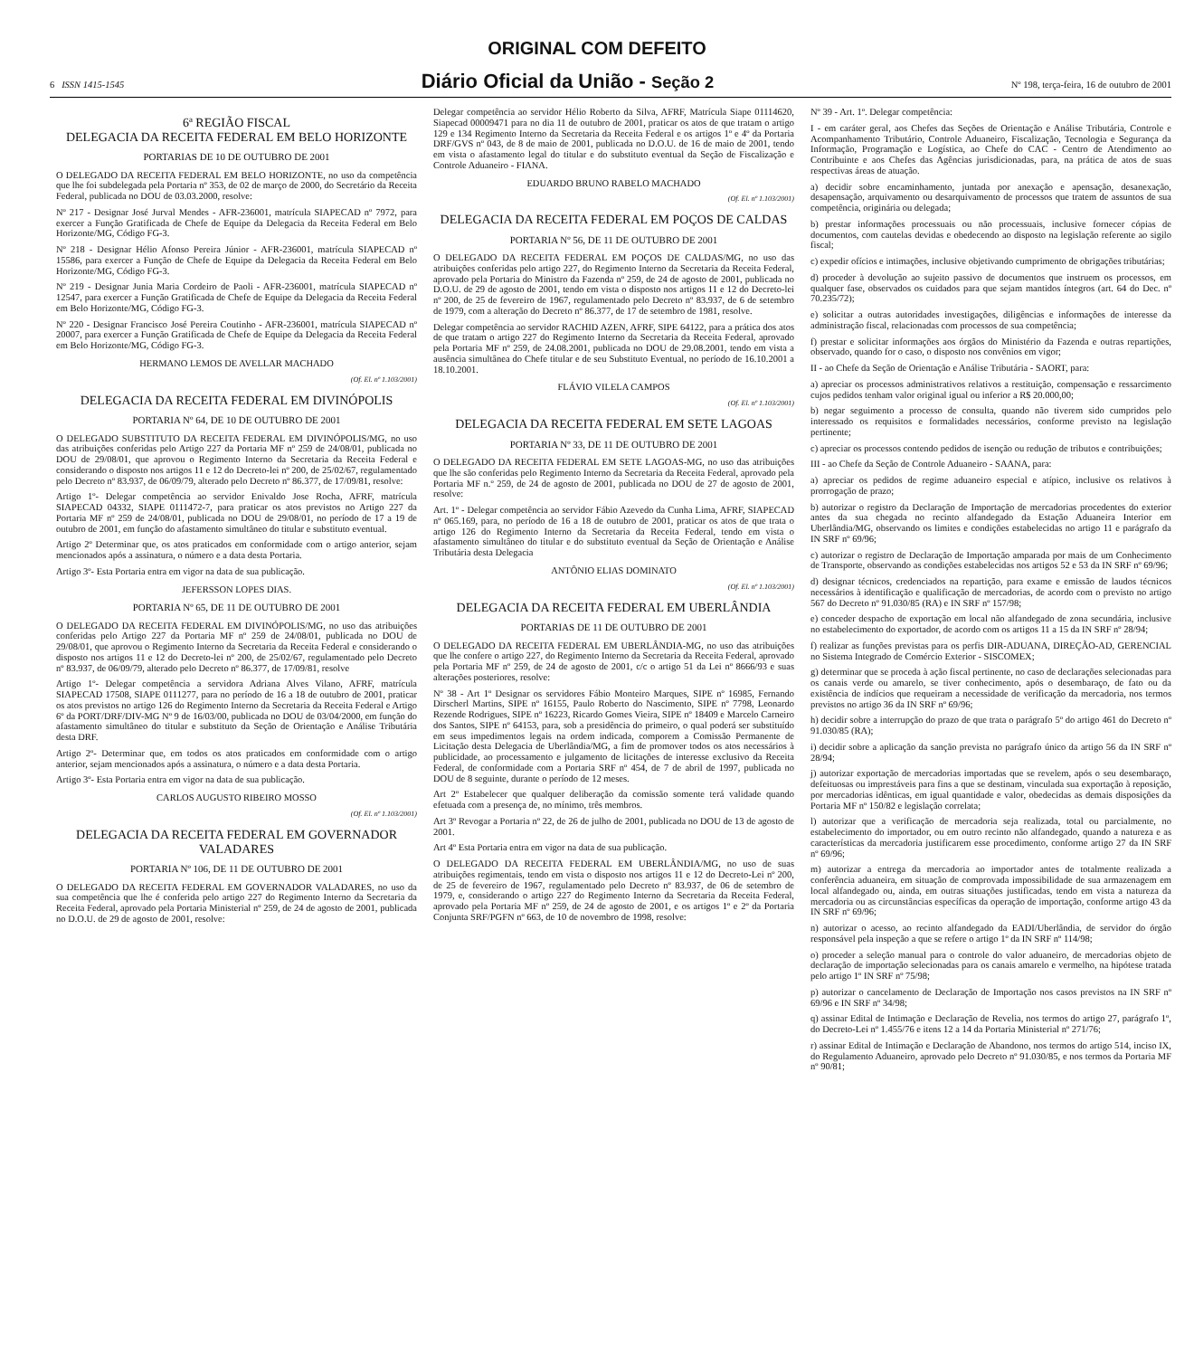ORIGINAL COM DEFEITO
6 ISSN 1415-1545 Diário Oficial da União - Seção 2 Nº 198, terça-feira, 16 de outubro de 2001
6ª REGIÃO FISCAL
DELEGACIA DA RECEITA FEDERAL EM BELO HORIZONTE
PORTARIAS DE 10 DE OUTUBRO DE 2001
O DELEGADO DA RECEITA FEDERAL EM BELO HORIZONTE, no uso da competência que lhe foi subdelegada pela Portaria nº 353, de 02 de março de 2000, do Secretário da Receita Federal, publicada no DOU de 03.03.2000, resolve:
Nº 217 - Designar José Jurval Mendes - AFR-236001, matrícula SIAPECAD nº 7972, para exercer a Função Gratificada de Chefe de Equipe da Delegacia da Receita Federal em Belo Horizonte/MG, Código FG-3.
Nº 218 - Designar Hélio Afonso Pereira Júnior - AFR-236001, matrícula SIAPECAD nº 15586, para exercer a Função de Chefe de Equipe da Delegacia da Receita Federal em Belo Horizonte/MG, Código FG-3.
Nº 219 - Designar Junia Maria Cordeiro de Paoli - AFR-236001, matrícula SIAPECAD nº 12547, para exercer a Função Gratificada de Chefe de Equipe da Delegacia da Receita Federal em Belo Horizonte/MG, Código FG-3.
Nº 220 - Designar Francisco José Pereira Coutinho - AFR-236001, matrícula SIAPECAD nº 20007, para exercer a Função Gratificada de Chefe de Equipe da Delegacia da Receita Federal em Belo Horizonte/MG, Código FG-3.
HERMANO LEMOS DE AVELLAR MACHADO
(Of. El. nº 1.103/2001)
DELEGACIA DA RECEITA FEDERAL EM DIVINÓPOLIS
PORTARIA Nº 64, DE 10 DE OUTUBRO DE 2001
O DELEGADO SUBSTITUTO DA RECEITA FEDERAL EM DIVINÓPOLIS/MG, no uso das atribuições conferidas pelo Artigo 227 da Portaria MF nº 259 de 24/08/01, publicada no DOU de 29/08/01, que aprovou o Regimento Interno da Secretaria da Receita Federal e considerando o disposto nos artigos 11 e 12 do Decreto-lei nº 200, de 25/02/67, regulamentado pelo Decreto nº 83.937, de 06/09/79, alterado pelo Decreto nº 86.377, de 17/09/81, resolve:
Artigo 1º- Delegar competência ao servidor Enivaldo Jose Rocha, AFRF, matrícula SIAPECAD 04332, SIAPE 0111472-7, para praticar os atos previstos no Artigo 227 da Portaria MF nº 259 de 24/08/01, publicada no DOU de 29/08/01, no período de 17 a 19 de outubro de 2001, em função do afastamento simultâneo do titular e substituto eventual.
Artigo 2º Determinar que, os atos praticados em conformidade com o artigo anterior, sejam mencionados após a assinatura, o número e a data desta Portaria.
Artigo 3º- Esta Portaria entra em vigor na data de sua publicação.
JEFERSSON LOPES DIAS.
PORTARIA Nº 65, DE 11 DE OUTUBRO DE 2001
O DELEGADO DA RECEITA FEDERAL EM DIVINÓPOLIS/MG, no uso das atribuições conferidas pelo Artigo 227 da Portaria MF nº 259 de 24/08/01, publicada no DOU de 29/08/01, que aprovou o Regimento Interno da Secretaria da Receita Federal e considerando o disposto nos artigos 11 e 12 do Decreto-lei nº 200, de 25/02/67, regulamentado pelo Decreto nº 83.937, de 06/09/79, alterado pelo Decreto nº 86.377, de 17/09/81, resolve
Artigo 1º- Delegar competência a servidora Adriana Alves Vilano, AFRF, matrícula SIAPECAD 17508, SIAPE 0111277, para no período de 16 a 18 de outubro de 2001, praticar os atos previstos no artigo 126 do Regimento Interno da Secretaria da Receita Federal e Artigo 6º da PORT/DRF/DIV-MG Nº 9 de 16/03/00, publicada no DOU de 03/04/2000, em função do afastamento simultâneo do titular e substituto da Seção de Orientação e Análise Tributária desta DRF.
Artigo 2º- Determinar que, em todos os atos praticados em conformidade com o artigo anterior, sejam mencionados após a assinatura, o número e a data desta Portaria.
Artigo 3º- Esta Portaria entra em vigor na data de sua publicação.
CARLOS AUGUSTO RIBEIRO MOSSO
(Of. El. nº 1.103/2001)
DELEGACIA DA RECEITA FEDERAL EM GOVERNADOR VALADARES
PORTARIA Nº 106, DE 11 DE OUTUBRO DE 2001
O DELEGADO DA RECEITA FEDERAL EM GOVERNADOR VALADARES, no uso da sua competência que lhe é conferida pelo artigo 227 do Regimento Interno da Secretaria da Receita Federal, aprovado pela Portaria Ministerial nº 259, de 24 de agosto de 2001, publicada no D.O.U. de 29 de agosto de 2001, resolve:
Delegar competência ao servidor Hélio Roberto da Silva, AFRF, Matrícula Siape 01114620, Siapecad 00009471 para no dia 11 de outubro de 2001, praticar os atos de que tratam o artigo 129 e 134 Regimento Interno da Secretaria da Receita Federal e os artigos 1º e 4º da Portaria DRF/GVS nº 043, de 8 de maio de 2001, publicada no D.O.U. de 16 de maio de 2001, tendo em vista o afastamento legal do titular e do substituto eventual da Seção de Fiscalização e Controle Aduaneiro - FIANA.
EDUARDO BRUNO RABELO MACHADO
(Of. El. nº 1.103/2001)
DELEGACIA DA RECEITA FEDERAL EM POÇOS DE CALDAS
PORTARIA Nº 56, DE 11 DE OUTUBRO DE 2001
O DELEGADO DA RECEITA FEDERAL EM POÇOS DE CALDAS/MG, no uso das atribuições conferidas pelo artigo 227, do Regimento Interno da Secretaria da Receita Federal, aprovado pela Portaria do Ministro da Fazenda nº 259, de 24 de agosto de 2001, publicada no D.O.U. de 29 de agosto de 2001, tendo em vista o disposto nos artigos 11 e 12 do Decreto-lei nº 200, de 25 de fevereiro de 1967, regulamentado pelo Decreto nº 83.937, de 6 de setembro de 1979, com a alteração do Decreto nº 86.377, de 17 de setembro de 1981, resolve.
Delegar competência ao servidor RACHID AZEN, AFRF, SIPE 64122, para a prática dos atos de que tratam o artigo 227 do Regimento Interno da Secretaria da Receita Federal, aprovado pela Portaria MF nº 259, de 24.08.2001, publicada no DOU de 29.08.2001, tendo em vista a ausência simultânea do Chefe titular e de seu Substituto Eventual, no período de 16.10.2001 a 18.10.2001.
FLÁVIO VILELA CAMPOS
(Of. El. nº 1.103/2001)
DELEGACIA DA RECEITA FEDERAL EM SETE LAGOAS
PORTARIA Nº 33, DE 11 DE OUTUBRO DE 2001
O DELEGADO DA RECEITA FEDERAL EM SETE LAGOAS-MG, no uso das atribuições que lhe são conferidas pelo Regimento Interno da Secretaria da Receita Federal, aprovado pela Portaria MF n.º 259, de 24 de agosto de 2001, publicada no DOU de 27 de agosto de 2001, resolve:
Art. 1º - Delegar competência ao servidor Fábio Azevedo da Cunha Lima, AFRF, SIAPECAD nº 065.169, para, no período de 16 a 18 de outubro de 2001, praticar os atos de que trata o artigo 126 do Regimento Interno da Secretaria da Receita Federal, tendo em vista o afastamento simultâneo do titular e do substituto eventual da Seção de Orientação e Análise Tributária desta Delegacia
ANTÔNIO ELIAS DOMINATO
(Of. El. nº 1.103/2001)
DELEGACIA DA RECEITA FEDERAL EM UBERLÂNDIA
PORTARIAS DE 11 DE OUTUBRO DE 2001
O DELEGADO DA RECEITA FEDERAL EM UBERLÂNDIA-MG, no uso das atribuições que lhe confere o artigo 227, do Regimento Interno da Secretaria da Receita Federal, aprovado pela Portaria MF nº 259, de 24 de agosto de 2001, c/c o artigo 51 da Lei nº 8666/93 e suas alterações posteriores, resolve:
Nº 38 - Art 1º Designar os servidores Fábio Monteiro Marques, SIPE nº 16985, Fernando Dirscherl Martins, SIPE nº 16155, Paulo Roberto do Nascimento, SIPE nº 7798, Leonardo Rezende Rodrigues, SIPE nº 16223, Ricardo Gomes Vieira, SIPE nº 18409 e Marcelo Carneiro dos Santos, SIPE nº 64153, para, sob a presidência do primeiro, o qual poderá ser substituído em seus impedimentos legais na ordem indicada, comporem a Comissão Permanente de Licitação desta Delegacia de Uberlândia/MG, a fim de promover todos os atos necessários à publicidade, ao processamento e julgamento de licitações de interesse exclusivo da Receita Federal, de conformidade com a Portaria SRF nº 454, de 7 de abril de 1997, publicada no DOU de 8 seguinte, durante o período de 12 meses.
Art 2º Estabelecer que qualquer deliberação da comissão somente terá validade quando efetuada com a presença de, no mínimo, três membros.
Art 3º Revogar a Portaria nº 22, de 26 de julho de 2001, publicada no DOU de 13 de agosto de 2001.
Art 4º Esta Portaria entra em vigor na data de sua publicação.
O DELEGADO DA RECEITA FEDERAL EM UBERLÂNDIA/MG, no uso de suas atribuições regimentais, tendo em vista o disposto nos artigos 11 e 12 do Decreto-Lei nº 200, de 25 de fevereiro de 1967, regulamentado pelo Decreto nº 83.937, de 06 de setembro de 1979, e, considerando o artigo 227 do Regimento Interno da Secretaria da Receita Federal, aprovado pela Portaria MF nº 259, de 24 de agosto de 2001, e os artigos 1º e 2º da Portaria Conjunta SRF/PGFN nº 663, de 10 de novembro de 1998, resolve:
Nº 39 - Art. 1º. Delegar competência:
I - em caráter geral, aos Chefes das Seções de Orientação e Análise Tributária, Controle e Acompanhamento Tributário, Controle Aduaneiro, Fiscalização, Tecnologia e Segurança da Informação, Programação e Logística, ao Chefe do CAC - Centro de Atendimento ao Contribuinte e aos Chefes das Agências jurisdicionadas, para, na prática de atos de suas respectivas áreas de atuação.
a) decidir sobre encaminhamento, juntada por anexação e apensação, desanexação, desapensação, arquivamento ou desarquivamento de processos que tratem de assuntos de sua competência, originária ou delegada;
b) prestar informações processuais ou não processuais, inclusive fornecer cópias de documentos, com cautelas devidas e obedecendo ao disposto na legislação referente ao sigilo fiscal;
c) expedir ofícios e intimações, inclusive objetivando cumprimento de obrigações tributárias;
d) proceder à devolução ao sujeito passivo de documentos que instruem os processos, em qualquer fase, observados os cuidados para que sejam mantidos íntegros (art. 64 do Dec. nº 70.235/72);
e) solicitar a outras autoridades investigações, diligências e informações de interesse da administração fiscal, relacionadas com processos de sua competência;
f) prestar e solicitar informações aos órgãos do Ministério da Fazenda e outras repartições, observado, quando for o caso, o disposto nos convênios em vigor;
II - ao Chefe da Seção de Orientação e Análise Tributária - SAORT, para:
a) apreciar os processos administrativos relativos a restituição, compensação e ressarcimento cujos pedidos tenham valor original igual ou inferior a R$ 20.000,00;
b) negar seguimento a processo de consulta, quando não tiverem sido cumpridos pelo interessado os requisitos e formalidades necessários, conforme previsto na legislação pertinente;
c) apreciar os processos contendo pedidos de isenção ou redução de tributos e contribuições;
III - ao Chefe da Seção de Controle Aduaneiro - SAANA, para:
a) apreciar os pedidos de regime aduaneiro especial e atípico, inclusive os relativos à prorrogação de prazo;
b) autorizar o registro da Declaração de Importação de mercadorias procedentes do exterior antes da sua chegada no recinto alfandegado da Estação Aduaneira Interior em Uberlândia/MG, observando os limites e condições estabelecidas no artigo 11 e parágrafo da IN SRF nº 69/96;
c) autorizar o registro de Declaração de Importação amparada por mais de um Conhecimento de Transporte, observando as condições estabelecidas nos artigos 52 e 53 da IN SRF nº 69/96;
d) designar técnicos, credenciados na repartição, para exame e emissão de laudos técnicos necessários à identificação e qualificação de mercadorias, de acordo com o previsto no artigo 567 do Decreto nº 91.030/85 (RA) e IN SRF nº 157/98;
e) conceder despacho de exportação em local não alfandegado de zona secundária, inclusive no estabelecimento do exportador, de acordo com os artigos 11 a 15 da IN SRF nº 28/94;
f) realizar as funções previstas para os perfis DIR-ADUANA, DIREÇÃO-AD, GERENCIAL no Sistema Integrado de Comércio Exterior - SISCOMEX;
g) determinar que se proceda à ação fiscal pertinente, no caso de declarações selecionadas para os canais verde ou amarelo, se tiver conhecimento, após o desembaraço, de fato ou da existência de indícios que requeiram a necessidade de verificação da mercadoria, nos termos previstos no artigo 36 da IN SRF nº 69/96;
h) decidir sobre a interrupção do prazo de que trata o parágrafo 5º do artigo 461 do Decreto nº 91.030/85 (RA);
i) decidir sobre a aplicação da sanção prevista no parágrafo único da artigo 56 da IN SRF nº 28/94;
j) autorizar exportação de mercadorias importadas que se revelem, após o seu desembaraço, defeituosas ou imprestáveis para fins a que se destinam, vinculada sua exportação à reposição, por mercadorias idênticas, em igual quantidade e valor, obedecidas as demais disposições da Portaria MF nº 150/82 e legislação correlata;
l) autorizar que a verificação de mercadoria seja realizada, total ou parcialmente, no estabelecimento do importador, ou em outro recinto não alfandegado, quando a natureza e as características da mercadoria justificarem esse procedimento, conforme artigo 27 da IN SRF nº 69/96;
m) autorizar a entrega da mercadoria ao importador antes de totalmente realizada a conferência aduaneira, em situação de comprovada impossibilidade de sua armazenagem em local alfandegado ou, ainda, em outras situações justificadas, tendo em vista a natureza da mercadoria ou as circunstâncias específicas da operação de importação, conforme artigo 43 da IN SRF nº 69/96;
n) autorizar o acesso, ao recinto alfandegado da EADI/Uberlândia, de servidor do órgão responsável pela inspeção a que se refere o artigo 1º da IN SRF nº 114/98;
o) proceder a seleção manual para o controle do valor aduaneiro, de mercadorias objeto de declaração de importação selecionadas para os canais amarelo e vermelho, na hipótese tratada pelo artigo 1º IN SRF nº 75/98;
p) autorizar o cancelamento de Declaração de Importação nos casos previstos na IN SRF nº 69/96 e IN SRF nº 34/98;
q) assinar Edital de Intimação e Declaração de Revelia, nos termos do artigo 27, parágrafo 1º, do Decreto-Lei nº 1.455/76 e itens 12 a 14 da Portaria Ministerial nº 271/76;
r) assinar Edital de Intimação e Declaração de Abandono, nos termos do artigo 514, inciso IX, do Regulamento Aduaneiro, aprovado pelo Decreto nº 91.030/85, e nos termos da Portaria MF nº 90/81;